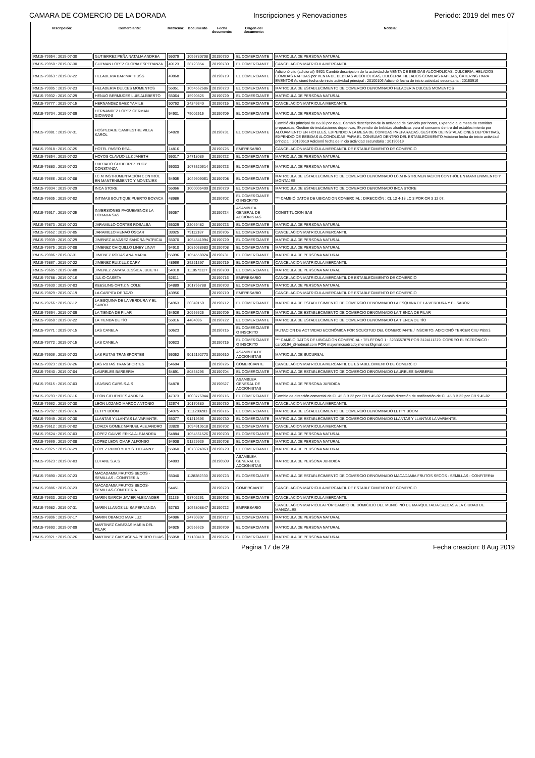CAMARA DE COMERCIO DE LA DORADA Inscripciones y Renovaciones Periodo: 2019 del mes 07
| Inscripción: | Comerciante: | Matricula: | Documento | Fecha documento: | Origen del documento: | Noticia: |
| --- | --- | --- | --- | --- | --- | --- |
| RM15-79954 : 2019-07-30 | GUTIERREZ PEÑA NATALIA ANDREA | 55079 | 1056780708 | 20190730 | EL COMERCIANTE | MATRICULA DE PERSONA NATURAL |
| RM15-79950 : 2019-07-30 | GUZMAN LOPEZ GLORIA ESPERANZA | 49123 | 28723854 | 20190730 | EL COMERCIANTE | CANCELACION MATRICULA MERCANTIL |
| RM15-79863 : 2019-07-22 | HELADERIA BAR MATTIUSS | 49868 | | 20190719 | EL COMERCIANTE | Adicionó ciiu (adicional) I5621 Cambió descripcion de la actividad de VENTA DE BEBIDAS ALCOHOLICAS, DULCERIA, HELADOS COMIDAS RAPIDAS por VENTA DE BEBIDAS ALCOHOLICAS, DULCERIA, HELADOS COMIDAS RAPIDAS, CATERING PARA EVENTOS Adicionó fecha de inicio actividad principal : 20100106 Adicionó fecha de inicio actividad secundaria : 20150916 |
| RM15-79905 : 2019-07-23 | HELADERIA DULCES MOMENTOS | 55051 | 1054562686 | 20190723 | EL COMERCIANTE | MATRICULA DE ESTABLECIMIENTO DE COMERCIO DENOMINADO HELADERIA DULCES MOMENTOS |
| RM15-79932 : 2019-07-29 | HENAO BERMUDES LUIS ALÑBERTO | 55064 | 15990825 | 20190729 | EL COMERCIANTE | MATRICULA DE PERSONA NATURAL |
| RM15-79777 : 2019-07-15 | HERNANDEZ BAEZ YAMILE | 50762 | 24249340 | 20190715 | EL COMERCIANTE | CANCELACION MATRICULA MERCANTIL |
| RM15-79704 : 2019-07-09 | HERNANDEZ LOPEZ GERMAN GIOVANNI | 54931 | 75002515 | 20190709 | EL COMERCIANTE | MATRICULA DE PERSONA NATURAL |
| RM15-79981 : 2019-07-31 | HOSPEDAJE CAMPESTRE VILLA KAROL | 54820 | | 20190731 | EL COMERCIANTE | Cambió ciiu principal de I5530 por I5511 Cambió descripcion de la actividad de Servicio por horas, Expendio a la mesa de comidas preparadas, Gestion de instalaciones deportivas, Expendio de bebidas alcoholicas para el consumo dentro del establecimiento por ALOJAMIENTO EN HOTELES, EXPENDIO A LA MESA DE COMIDAS PREPARADAS, GESTION DE INSTALACIONES DEPORTIVAS, EXPENDIO DE BEBIDAS ALCOHOLICAS PARA EL CONSUMO DENTRO DEL ESTABLECIMIENTO Adicionó fecha de inicio actividad principal : 20190619 Adicionó fecha de inicio actividad secundaria : 20190619 |
| RM15-79918 : 2019-07-25 | HOTEL PASEO REAL | 14816 | | 20190725 | EMPRESARIO | CANCELACION MATRICULA MERCANTIL DE ESTABLECIMIENTO DE COMERCIO |
| RM15-79854 : 2019-07-22 | HOYOS CLAVIJO LUZ JANETH | 55017 | 24718086 | 20190722 | EL COMERCIANTE | MATRICULA DE PERSONA NATURAL |
| RM15-79880 : 2019-07-23 | HURTADO GUTIERREZ YUDY CONSTANZA | 55033 | 1073320614 | 20190723 | EL COMERCIANTE | MATRICULA DE PERSONA NATURAL |
| RM15-79666 : 2019-07-08 | I.C.M INSTRUMENTACION CONTROL EN MANTENIMIENTO Y MONTAJES | 54905 | 1049609061 | 20190708 | EL COMERCIANTE | MATRICULA DE ESTABLECIMIENTO DE COMERCIO DENOMINADO I.C.M INSTRUMENTACION CONTROL EN MANTENIMIENTO Y MONTAJES |
| RM15-79934 : 2019-07-29 | INCA STORE | 55066 | 1000005400 | 20190729 | EL COMERCIANTE | MATRICULA DE ESTABLECIMIENTO DE COMERCIO DENOMINADO INCA STORE |
| RM15-79605 : 2019-07-02 | INTIMAS BOUTIQUE PUERTO BOYACA | 48986 | | 20190702 | EL COMERCIANTE O INSCRITO | *** CAMBIÓ DATOS DE UBICACION COMERCIAL : DIRECCIÓN : CL 12 4-18 LC 3 POR CR 3 12 07. |
| RM15-79917 : 2019-07-25 | INVERSIONES PAGUEMENOS LA DORADA SAS | 55057 | | 20190724 | ASAMBLEA GENERAL DE ACCIONISTAS | CONSTITUCION SAS |
| RM15-79873 : 2019-07-23 | JARAMILLO CORTES ROSALBA | 55029 | 22069482 | 20190723 | EL COMERCIANTE | MATRICULA DE PERSONA NATURAL |
| RM15-79652 : 2019-07-05 | JARAMILLO HENAO OSCAR | 38925 | 79112187 | 20190705 | EL COMERCIANTE | CANCELACION MATRICULA MERCANTIL |
| RM15-79939 : 2019-07-29 | JIMENEZ ALVAREZ SANDRA PATRICIA | 55070 | 1054541994 | 20190729 | EL COMERCIANTE | MATRICULA DE PERSONA NATURAL |
| RM15-79675 : 2019-07-08 | JIMENEZ CHIQUILLO LINEY LINAY | 54910 | 1085038683 | 20190708 | EL COMERCIANTE | MATRICULA DE PERSONA NATURAL |
| RM15-79986 : 2019-07-31 | JIMENEZ RODAS ANA MARIA | 55096 | 1054558924 | 20190731 | EL COMERCIANTE | MATRICULA DE PERSONA NATURAL |
| RM15-79867 : 2019-07-22 | JIMENEZ RUIZ LUZ DARY | 48966 | 25221397 | 20190719 | EL COMERCIANTE | CANCELACION MATRICULA MERCANTIL |
| RM15-79685 : 2019-07-08 | JIMENEZ ZAPATA JESSICA JULIETH | 54918 | 1110573127 | 20190708 | EL COMERCIANTE | MATRICULA DE PERSONA NATURAL |
| RM15-79788 : 2019-07-16 | JULIO CASETA | 52611 | | 20190716 | EMPRESARIO | CANCELACION MATRICULA MERCANTIL DE ESTABLECIMIENTO DE COMERCIO |
| RM15-79630 : 2019-07-03 | KEESLING ORTIZ NICOLE | 54889 | 101766788 | 20190703 | EL COMERCIANTE | MATRICULA DE PERSONA NATURAL |
| RM15-79829 : 2019-07-19 | LA CARPITA DE TAVO | 43956 | | 20190719 | EMPRESARIO | CANCELACION MATRICULA MERCANTIL DE ESTABLECIMIENTO DE COMERCIO |
| RM15-79766 : 2019-07-12 | LA ESQUINA DE LA VERDURA Y EL SABOR | 54963 | 30349150 | 20190712 | EL COMERCIANTE | MATRICULA DE ESTABLECIMIENTO DE COMERCIO DENOMINADO LA ESQUINA DE LA VERDURA Y EL SABOR |
| RM15-79694 : 2019-07-09 | LA TIENDA DE PILAR | 54926 | 20956625 | 20190709 | EL COMERCIANTE | MATRICULA DE ESTABLECIMIENTO DE COMERCIO DENOMINADO LA TIENDA DE PILAR |
| RM15-79850 : 2019-07-22 | LA TIENDA DE TÍO | 55016 | 4484096 | 20190722 | EL COMERCIANTE | MATRICULA DE ESTABLECIMIENTO DE COMERCIO DENOMINADO LA TIENDA DE TÍO |
| RM15-79771 : 2019-07-15 | LAS CANELA | 50623 | | 20190715 | EL COMERCIANTE O INSCRITO | MUTACIÓN DE ACTIVIDAD ECONÓMICA POR SOLICITUD DEL COMERCIANTE / INSCRITO. ADICIONÓ TERCER CIIU P8553. |
| RM15-79772 : 2019-07-15 | LAS CANELA | 50623 | | 20190715 | EL COMERCIANTE O INSCRITO | *** CAMBIÓ DATOS DE UBICACION COMERCIAL : TELÉFONO 1 : 3233657879 POR 3124111379. CORREO ELECTRÓNICO : caro0194_@hotmail.com POR mayerlincuadradojimenez@gmail.com. |
| RM15-79906 : 2019-07-23 | LAS RUTAS TRANSPORTES | 55052 | 9012192773 | 20190610 | ASAMBLEA DE ACCIONISTAS | MATRICULA DE SUCURSAL |
| RM15-79923 : 2019-07-26 | LAS RUTAS TRANSPORTES | 54684 | | 20190726 | COMERCIANTE | CANCELACION MATRICULA MERCANTIL DE ESTABLECIMIENTO DE COMERCIO |
| RM15-79640 : 2019-07-04 | LAURELES BARBERIA | 54891 | 80858295 | 20190704 | EL COMERCIANTE | MATRICULA DE ESTABLECIMIENTO DE COMERCIO DENOMINADO LAURELES BARBERIA |
| RM15-79615 : 2019-07-03 | LEASING CARS S.A.S | 54878 | | 20190527 | ASAMBLEA GENERAL DE ACCIONISTAS | MATRICULA DE PERSONA JURIDICA |
| RM15-79793 : 2019-07-16 | LEON CIFUENTES ANDREA | 47373 | 1003776944 | 20190716 | EL COMERCIANTE | Cambio de dirección comercial de CL 45 8 B 22 por CR 9 45-02 Cambió dirección de notificación de CL 45 8 B 22 por CR 9 45-02 |
| RM15-79962 : 2019-07-30 | LEON LOZANO MARCO ANTONIO | 32674 | 10170380 | 20190730 | EL COMERCIANTE | CANCELACION MATRICULA MERCANTIL |
| RM15-79792 : 2019-07-16 | LETTY BOOM | 54975 | 1111200203 | 20190716 | EL COMERCIANTE | MATRICULA DE ESTABLECIMIENTO DE COMERCIO DENOMINADO LETTY BOOM |
| RM15-79949 : 2019-07-30 | LLANTAS Y LLANTAS LA VARIANTE. | 55077 | 91219396 | 20190730 | EL COMERCIANTE | MATRICULA DE ESTABLECIMIENTO DE COMERCIO DENOMINADO LLANTAS Y LLANTAS LA VARIANTE. |
| RM15-79612 : 2019-07-02 | LOAIZA GOMEZ MANUEL ALEJANDRO | 33820 | 1094910518 | 20190702 | EL COMERCIANTE | CANCELACION MATRICULA MERCANTIL |
| RM15-79624 : 2019-07-03 | LOPEZ GALVIS ERIKA ALEJANDRA | 54884 | 1054561526 | 20190703 | EL COMERCIANTE | MATRICULA DE PERSONA NATURAL |
| RM15-79669 : 2019-07-08 | LOPEZ LEON OMAR ALFONSO | 54908 | 91229936 | 20190708 | EL COMERCIANTE | MATRICULA DE PERSONA NATURAL |
| RM15-79925 : 2019-07-29 | LOPEZ RUBIO YULY STHEFANNY | 55060 | 1073324963 | 20190729 | EL COMERCIANTE | MATRICULA DE PERSONA NATURAL |
| RM15-79623 : 2019-07-03 | LUFANE S.A.S | 54883 | | 20190509 | ASAMBLEA GENERAL DE ACCIONISTAS | MATRICULA DE PERSONA JURIDICA |
| RM15-79890 : 2019-07-23 | MACADAMIA FRUTOS SECOS - SEMILLAS - CONFITERIA | 55040 | 1128282330 | 20190723 | EL COMERCIANTE | MATRICULA DE ESTABLECIMIENTO DE COMERCIO DENOMINADO MACADAMIA FRUTOS SECOS - SEMILLAS - CONFITERIA |
| RM15-79886 : 2019-07-23 | MACADAMIA FRUTOS SECOS-SEMILLAS-CONFITERÍA | 54451 | | 20190723 | COMERCIANTE | CANCELACION MATRICULA MERCANTIL DE ESTABLECIMIENTO DE COMERCIO |
| RM15-79633 : 2019-07-03 | MARIN GARCIA JAVIER ALEXANDER | 31135 | 98702261 | 20190703 | EL COMERCIANTE | CANCELACION MATRICULA MERCANTIL |
| RM15-79982 : 2019-07-31 | MARIN LLANOS LUISA FERNANDA | 52783 | 1053808847 | 20190722 | EMPRESARIO | CANCELACION MATRICULA POR CAMBIO DE DOMICILIO DEL MUNICIPIO DE MARQUETALIA CALDAS A LA CIUDAD DE MANIZALES |
| RM15-79806 : 2019-07-17 | MARIN OBANDO MARILUZ | 54986 | 24730807 | 20190717 | EL COMERCIANTE | MATRICULA DE PERSONA NATURAL |
| RM15-79693 : 2019-07-09 | MARTINEZ CABEZAS MARIA DEL PILAR | 54925 | 20956625 | 20190709 | EL COMERCIANTE | MATRICULA DE PERSONA NATURAL |
| RM15-79921 : 2019-07-26 | MARTINEZ CARTAGENA PEDRO ELIAS | 55058 | 77180410 | 20190726 | EL COMERCIANTE | MATRICULA DE PERSONA NATURAL |
Pagina 17 de 29 Fecha creacion: 8 Aug 2019